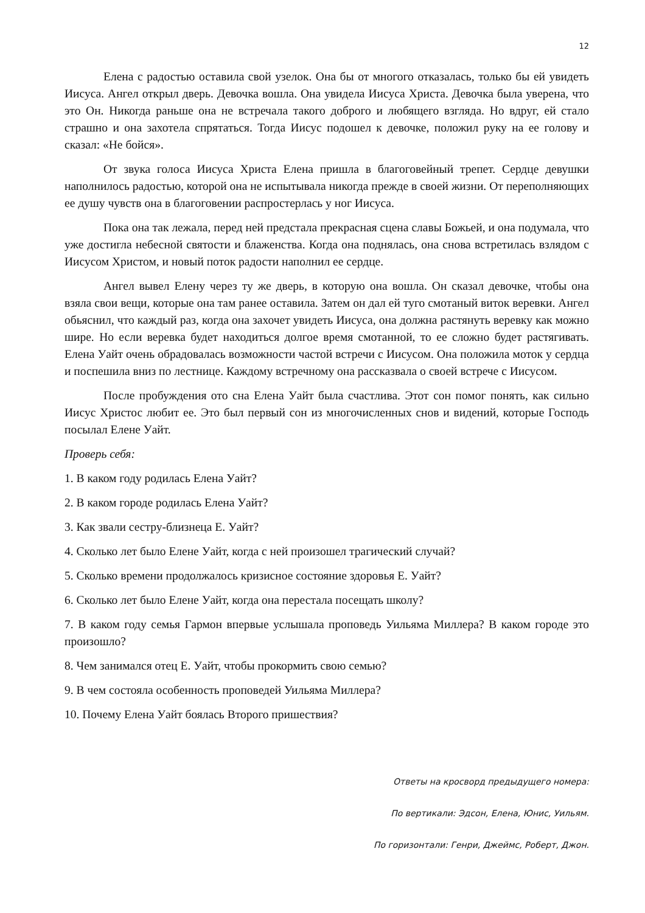12
Елена с радостью оставила свой узелок. Она бы от многого отказалась, только бы ей увидеть Иисуса. Ангел открыл дверь. Девочка вошла. Она увидела Иисуса Христа. Девочка была уверена, что это Он. Никогда раньше она не встречала такого доброго и любящего взгляда. Но вдруг, ей стало страшно и она захотела спрятаться. Тогда Иисус подошел к девочке, положил руку на ее голову и сказал: «Не бойся».
От звука голоса Иисуса Христа Елена пришла в благоговейный трепет. Сердце девушки наполнилось радостью, которой она не испытывала никогда прежде в своей жизни. От переполняющих ее душу чувств она в благоговении распростерлась у ног Иисуса.
Пока она так лежала, перед ней предстала прекрасная сцена славы Божьей, и она подумала, что уже достигла небесной святости и блаженства. Когда она поднялась, она снова встретилась взлядом с Иисусом Христом, и новый поток радости наполнил ее сердце.
Ангел вывел Елену через ту же дверь, в которую она вошла. Он сказал девочке, чтобы она взяла свои вещи, которые она там ранее оставила. Затем он дал ей туго смотаный виток веревки. Ангел обьяснил, что каждый раз, когда она захочет увидеть Иисуса, она должна растянуть веревку как можно шире. Но если веревка будет находиться долгое время смотанной, то ее сложно будет растягивать. Елена Уайт очень обрадовалась возможности частой встречи с Иисусом. Она положила моток у сердца и поспешила вниз по лестнице. Каждому встречному она рассказвала о своей встрече с Иисусом.
После пробуждения ото сна Елена Уайт была счастлива. Этот сон помог понять, как сильно Иисус Христос любит ее. Это был первый сон из многочисленных снов и видений, которые Господь посылал Елене Уайт.
Проверь себя:
1. В каком году родилась Елена Уайт?
2. В каком городе родилась Елена Уайт?
3. Как звали сестру-близнеца Е. Уайт?
4. Сколько лет было Елене Уайт, когда с ней произошел трагический случай?
5. Сколько времени продолжалось кризисное состояние здоровья Е. Уайт?
6. Сколько лет было Елене Уайт, когда она перестала посещать школу?
7. В каком году семья Гармон впервые услышала проповедь Уильяма Миллера? В каком городе это произошло?
8. Чем занимался отец Е. Уайт, чтобы прокормить свою семью?
9. В чем состояла особенность проповедей Уильяма Миллера?
10. Почему Елена Уайт боялась Второго пришествия?
Ответы на кросворд предыдущего номера:
По вертикали: Эдсон, Елена, Юнис, Уильям.
По горизонтали: Генри, Джеймс, Роберт, Джон.